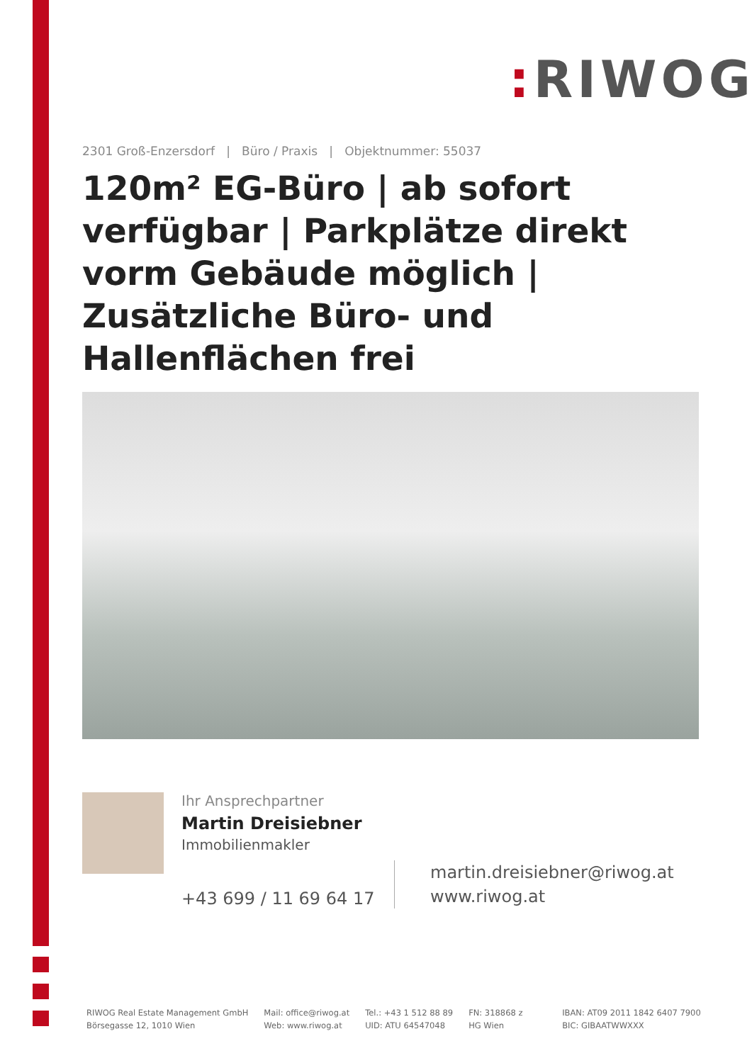: RIWOG
2301 Groß-Enzersdorf | Büro / Praxis | Objektnummer: 55037
120m² EG-Büro | ab sofort verfügbar | Parkplätze direkt vorm Gebäude möglich | Zusätzliche Büro- und Hallenflächen frei
Ihr Ansprechpartner
Martin Dreisiebner
Immobilienmakler
+43 699 / 11 69 64 17
martin.dreisiebner@riwog.at
www.riwog.at
RIWOG Real Estate Management GmbH
Börsegasse 12, 1010 Wien
Mail: office@riwog.at
Web: www.riwog.at
Tel.: +43 1 512 88 89
UID: ATU 64547048
FN: 318868 z
HG Wien
IBAN: AT09 2011 1842 6407 7900
BIC: GIBAATWWXXX